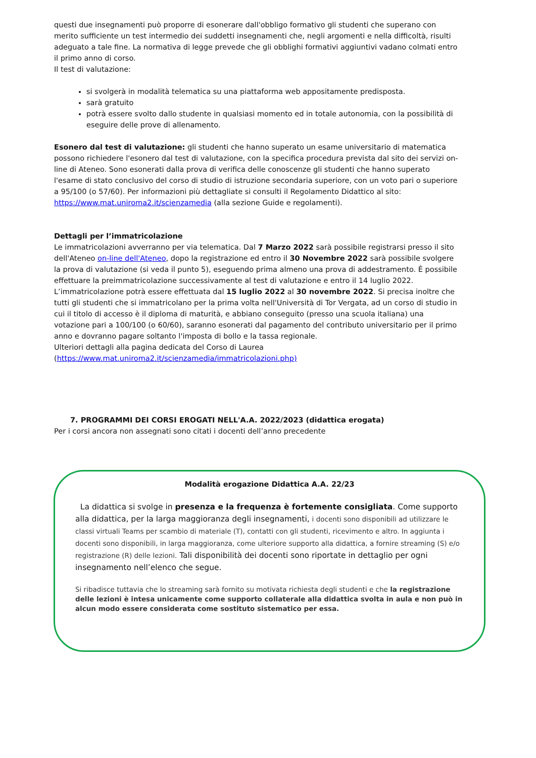questi due insegnamenti può proporre di esonerare dall'obbligo formativo gli studenti che superano con merito sufficiente un test intermedio dei suddetti insegnamenti che, negli argomenti e nella difficoltà, risulti adeguato a tale fine. La normativa di legge prevede che gli obblighi formativi aggiuntivi vadano colmati entro il primo anno di corso.
Il test di valutazione:
si svolgerà in modalità telematica su una piattaforma web appositamente predisposta.
sarà gratuito
potrà essere svolto dallo studente in qualsiasi momento ed in totale autonomia, con la possibilità di eseguire delle prove di allenamento.
Esonero dal test di valutazione: gli studenti che hanno superato un esame universitario di matematica possono richiedere l'esonero dal test di valutazione, con la specifica procedura prevista dal sito dei servizi on-line di Ateneo. Sono esonerati dalla prova di verifica delle conoscenze gli studenti che hanno superato l'esame di stato conclusivo del corso di studio di istruzione secondaria superiore, con un voto pari o superiore a 95/100 (o 57/60). Per informazioni più dettagliate si consulti il Regolamento Didattico al sito: https://www.mat.uniroma2.it/scienzamedia (alla sezione Guide e regolamenti).
Dettagli per l’immatricolazione
Le immatricolazioni avverranno per via telematica. Dal 7 Marzo 2022 sarà possibile registrarsi presso il sito dell'Ateneo on-line dell'Ateneo, dopo la registrazione ed entro il 30 Novembre 2022 sarà possibile svolgere la prova di valutazione (si veda il punto 5), eseguendo prima almeno una prova di addestramento. È possibile effettuare la preimmatricolazione successivamente al test di valutazione e entro il 14 luglio 2022. L’immatricolazione potrà essere effettuata dal 15 luglio 2022 al 30 novembre 2022. Si precisa inoltre che tutti gli studenti che si immatricolano per la prima volta nell'Università di Tor Vergata, ad un corso di studio in cui il titolo di accesso è il diploma di maturità, e abbiano conseguito (presso una scuola italiana) una votazione pari a 100/100 (o 60/60), saranno esonerati dal pagamento del contributo universitario per il primo anno e dovranno pagare soltanto l'imposta di bollo e la tassa regionale.
Ulteriori dettagli alla pagina dedicata del Corso di Laurea
(https://www.mat.uniroma2.it/scienzamedia/immatricolazioni.php)
7. PROGRAMMI DEI CORSI EROGATI NELL'A.A. 2022/2023 (didattica erogata)
Per i corsi ancora non assegnati sono citati i docenti dell’anno precedente
Modalità erogazione Didattica A.A. 22/23
La didattica si svolge in presenza e la frequenza è fortemente consigliata. Come supporto alla didattica, per la larga maggioranza degli insegnamenti, i docenti sono disponibili ad utilizzare le classi virtuali Teams per scambio di materiale (T), contatti con gli studenti, ricevimento e altro. In aggiunta i docenti sono disponibili, in larga maggioranza, come ulteriore supporto alla didattica, a fornire streaming (S) e/o registrazione (R) delle lezioni. Tali disponibilità dei docenti sono riportate in dettaglio per ogni insegnamento nell’elenco che segue.
Si ribadisce tuttavia che lo streaming sarà fornito su motivata richiesta degli studenti e che la registrazione delle lezioni è intesa unicamente come supporto collaterale alla didattica svolta in aula e non può in alcun modo essere considerata come sostituto sistematico per essa.